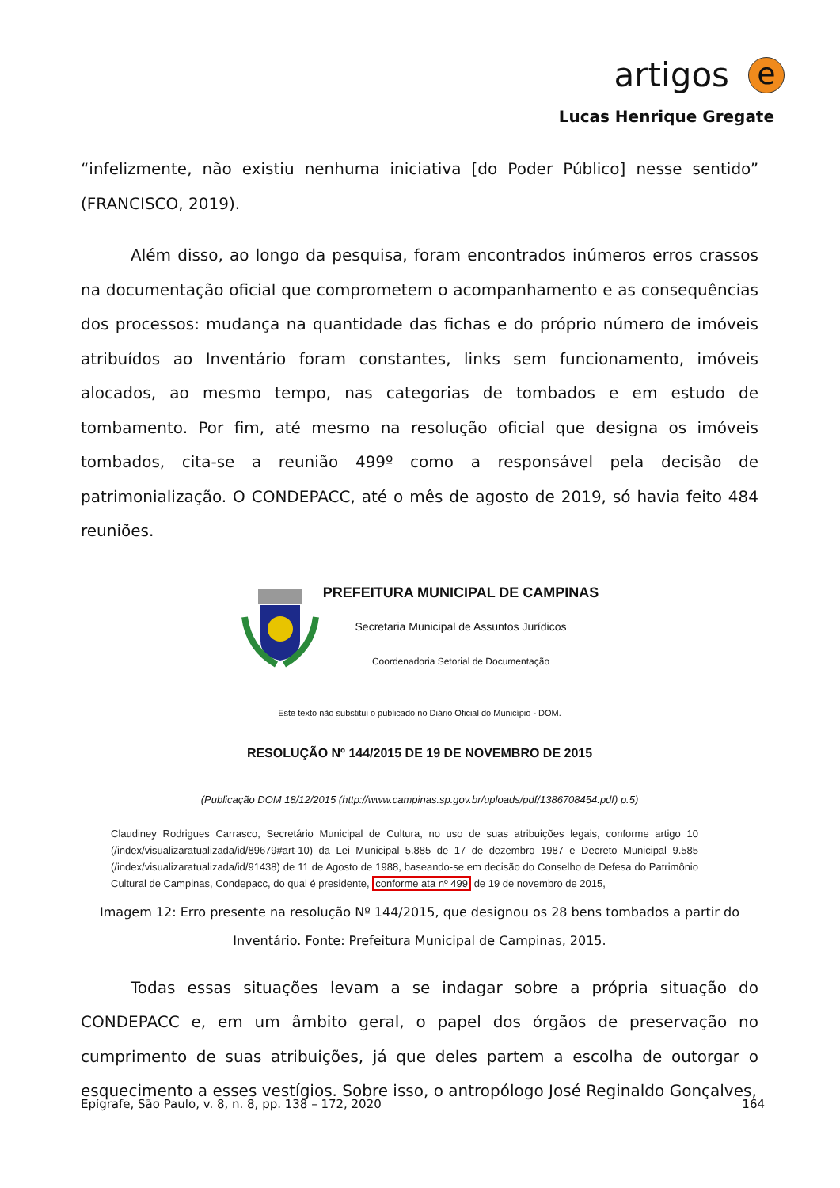artigos e
Lucas Henrique Gregate
“infelizmente, não existiu nenhuma iniciativa [do Poder Público] nesse sentido” (FRANCISCO, 2019).
Além disso, ao longo da pesquisa, foram encontrados inúmeros erros crassos na documentação oficial que comprometem o acompanhamento e as consequências dos processos: mudança na quantidade das fichas e do próprio número de imóveis atribuídos ao Inventário foram constantes, links sem funcionamento, imóveis alocados, ao mesmo tempo, nas categorias de tombados e em estudo de tombamento. Por fim, até mesmo na resolução oficial que designa os imóveis tombados, cita-se a reunião 499º como a responsável pela decisão de patrimonialização. O CONDEPACC, até o mês de agosto de 2019, só havia feito 484 reuniões.
PREFEITURA MUNICIPAL DE CAMPINAS
Secretaria Municipal de Assuntos Jurídicos
Coordenadoria Setorial de Documentação
Este texto não substitui o publicado no Diário Oficial do Município - DOM.
RESOLUÇÃO Nº 144/2015 DE 19 DE NOVEMBRO DE 2015
(Publicação DOM 18/12/2015 (http://www.campinas.sp.gov.br/uploads/pdf/1386708454.pdf) p.5)
Claudiney Rodrigues Carrasco, Secretário Municipal de Cultura, no uso de suas atribuições legais, conforme artigo 10 (/index/visualizaratualizada/id/89679#art-10) da Lei Municipal 5.885 de 17 de dezembro 1987 e Decreto Municipal 9.585 (/index/visualizaratualizada/id/91438) de 11 de Agosto de 1988, baseando-se em decisão do Conselho de Defesa do Patrimônio Cultural de Campinas, Condepacc, do qual é presidente, conforme ata nº 499 de 19 de novembro de 2015,
Imagem 12: Erro presente na resolução Nº 144/2015, que designou os 28 bens tombados a partir do Inventário. Fonte: Prefeitura Municipal de Campinas, 2015.
Todas essas situações levam a se indagar sobre a própria situação do CONDEPACC e, em um âmbito geral, o papel dos órgãos de preservação no cumprimento de suas atribuições, já que deles partem a escolha de outorgar o esquecimento a esses vestígios. Sobre isso, o antropólogo José Reginaldo Gonçalves,
Epígrafe, São Paulo, v. 8, n. 8, pp. 138 – 172, 2020 164